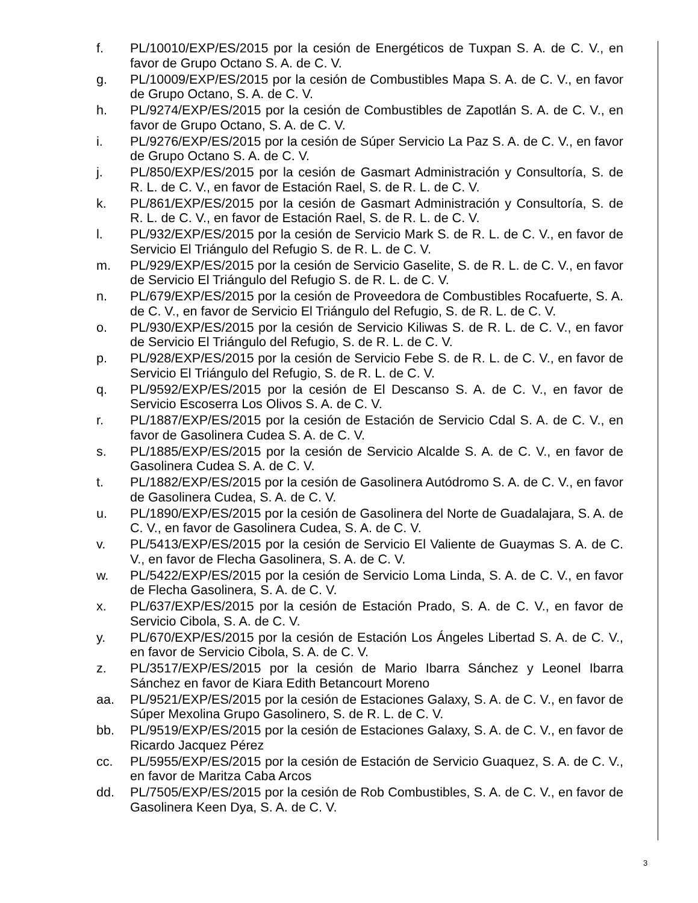f. PL/10010/EXP/ES/2015 por la cesión de Energéticos de Tuxpan S. A. de C. V., en favor de Grupo Octano S. A. de C. V.
g. PL/10009/EXP/ES/2015 por la cesión de Combustibles Mapa S. A. de C. V., en favor de Grupo Octano, S. A. de C. V.
h. PL/9274/EXP/ES/2015 por la cesión de Combustibles de Zapotlán S. A. de C. V., en favor de Grupo Octano, S. A. de C. V.
i. PL/9276/EXP/ES/2015 por la cesión de Súper Servicio La Paz S. A. de C. V., en favor de Grupo Octano S. A. de C. V.
j. PL/850/EXP/ES/2015 por la cesión de Gasmart Administración y Consultoría, S. de R. L. de C. V., en favor de Estación Rael, S. de R. L. de C. V.
k. PL/861/EXP/ES/2015 por la cesión de Gasmart Administración y Consultoría, S. de R. L. de C. V., en favor de Estación Rael, S. de R. L. de C. V.
l. PL/932/EXP/ES/2015 por la cesión de Servicio Mark S. de R. L. de C. V., en favor de Servicio El Triángulo del Refugio S. de R. L. de C. V.
m. PL/929/EXP/ES/2015 por la cesión de Servicio Gaselite, S. de R. L. de C. V., en favor de Servicio El Triángulo del Refugio S. de R. L. de C. V.
n. PL/679/EXP/ES/2015 por la cesión de Proveedora de Combustibles Rocafuerte, S. A. de C. V., en favor de Servicio El Triángulo del Refugio, S. de R. L. de C. V.
o. PL/930/EXP/ES/2015 por la cesión de Servicio Kiliwas S. de R. L. de C. V., en favor de Servicio El Triángulo del Refugio, S. de R. L. de C. V.
p. PL/928/EXP/ES/2015 por la cesión de Servicio Febe S. de R. L. de C. V., en favor de Servicio El Triángulo del Refugio, S. de R. L. de C. V.
q. PL/9592/EXP/ES/2015 por la cesión de El Descanso S. A. de C. V., en favor de Servicio Escoserra Los Olivos S. A. de C. V.
r. PL/1887/EXP/ES/2015 por la cesión de Estación de Servicio Cdal S. A. de C. V., en favor de Gasolinera Cudea S. A. de C. V.
s. PL/1885/EXP/ES/2015 por la cesión de Servicio Alcalde S. A. de C. V., en favor de Gasolinera Cudea S. A. de C. V.
t. PL/1882/EXP/ES/2015 por la cesión de Gasolinera Autódromo S. A. de C. V., en favor de Gasolinera Cudea, S. A. de C. V.
u. PL/1890/EXP/ES/2015 por la cesión de Gasolinera del Norte de Guadalajara, S. A. de C. V., en favor de Gasolinera Cudea, S. A. de C. V.
v. PL/5413/EXP/ES/2015 por la cesión de Servicio El Valiente de Guaymas S. A. de C. V., en favor de Flecha Gasolinera, S. A. de C. V.
w. PL/5422/EXP/ES/2015 por la cesión de Servicio Loma Linda, S. A. de C. V., en favor de Flecha Gasolinera, S. A. de C. V.
x. PL/637/EXP/ES/2015 por la cesión de Estación Prado, S. A. de C. V., en favor de Servicio Cibola, S. A. de C. V.
y. PL/670/EXP/ES/2015 por la cesión de Estación Los Ángeles Libertad S. A. de C. V., en favor de Servicio Cibola, S. A. de C. V.
z. PL/3517/EXP/ES/2015 por la cesión de Mario Ibarra Sánchez y Leonel Ibarra Sánchez en favor de Kiara Edith Betancourt Moreno
aa. PL/9521/EXP/ES/2015 por la cesión de Estaciones Galaxy, S. A. de C. V., en favor de Súper Mexolina Grupo Gasolinero, S. de R. L. de C. V.
bb. PL/9519/EXP/ES/2015 por la cesión de Estaciones Galaxy, S. A. de C. V., en favor de Ricardo Jacquez Pérez
cc. PL/5955/EXP/ES/2015 por la cesión de Estación de Servicio Guaquez, S. A. de C. V., en favor de Maritza Caba Arcos
dd. PL/7505/EXP/ES/2015 por la cesión de Rob Combustibles, S. A. de C. V., en favor de Gasolinera Keen Dya, S. A. de C. V.
3